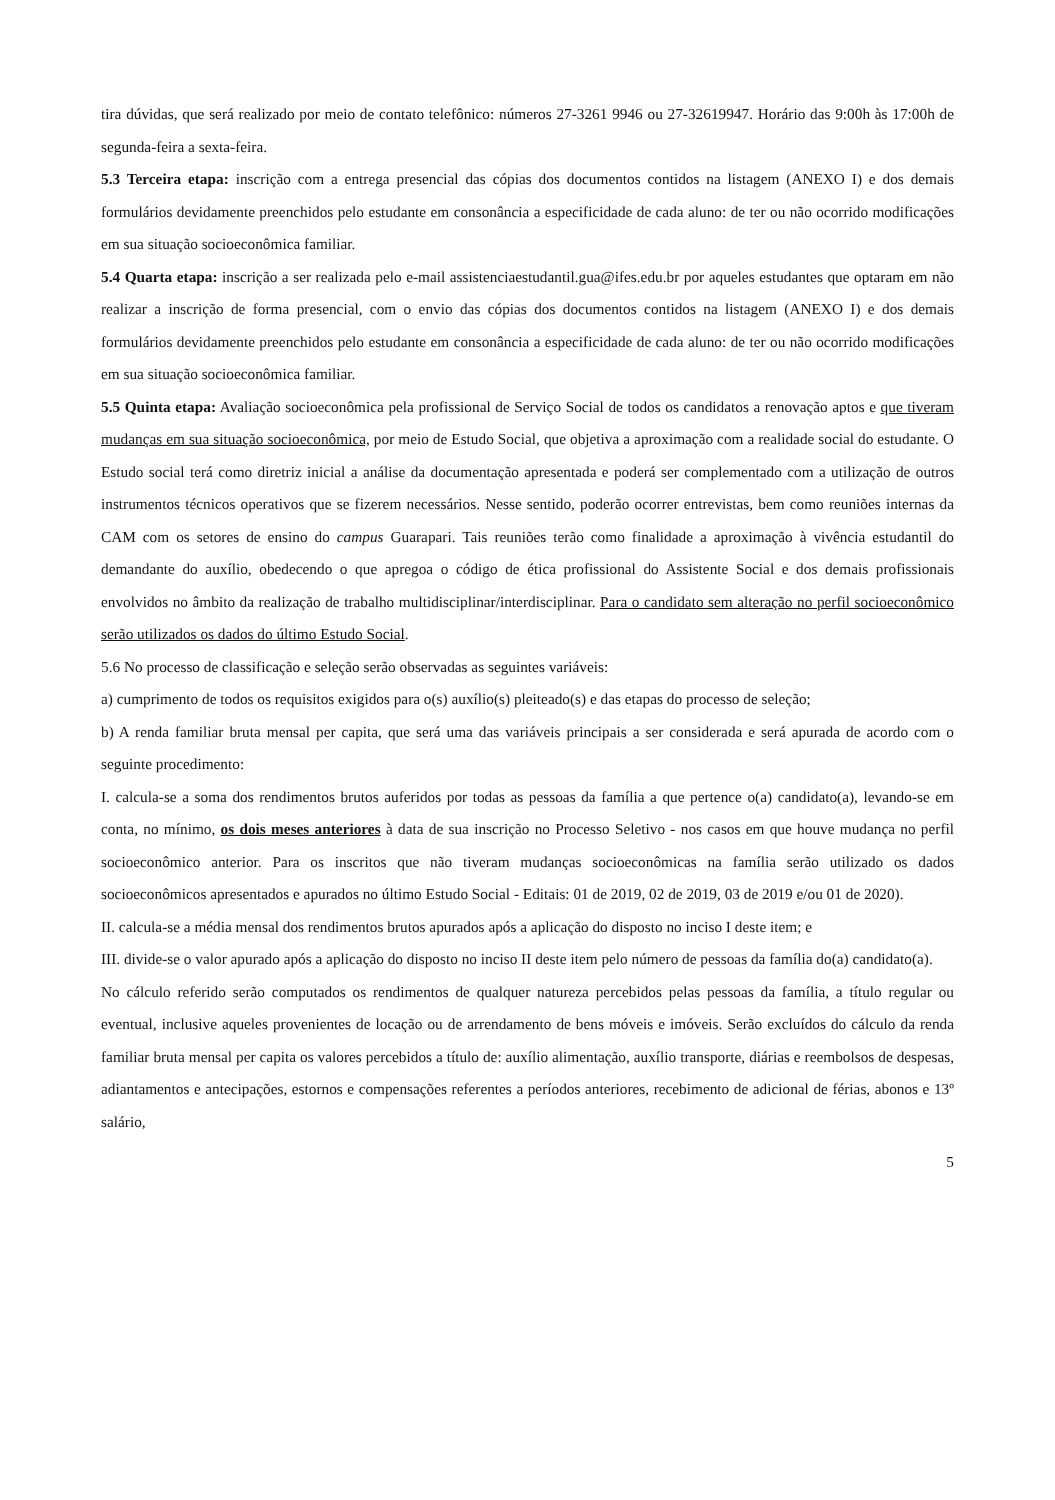tira dúvidas, que será realizado por meio de contato telefônico: números 27-3261 9946 ou 27-32619947. Horário das 9:00h às 17:00h de segunda-feira a sexta-feira.
5.3 Terceira etapa: inscrição com a entrega presencial das cópias dos documentos contidos na listagem (ANEXO I) e dos demais formulários devidamente preenchidos pelo estudante em consonância a especificidade de cada aluno: de ter ou não ocorrido modificações em sua situação socioeconômica familiar.
5.4 Quarta etapa: inscrição a ser realizada pelo e-mail assistenciaestudantil.gua@ifes.edu.br por aqueles estudantes que optaram em não realizar a inscrição de forma presencial, com o envio das cópias dos documentos contidos na listagem (ANEXO I) e dos demais formulários devidamente preenchidos pelo estudante em consonância a especificidade de cada aluno: de ter ou não ocorrido modificações em sua situação socioeconômica familiar.
5.5 Quinta etapa: Avaliação socioeconômica pela profissional de Serviço Social de todos os candidatos a renovação aptos e que tiveram mudanças em sua situação socioeconômica, por meio de Estudo Social, que objetiva a aproximação com a realidade social do estudante. O Estudo social terá como diretriz inicial a análise da documentação apresentada e poderá ser complementado com a utilização de outros instrumentos técnicos operativos que se fizerem necessários. Nesse sentido, poderão ocorrer entrevistas, bem como reuniões internas da CAM com os setores de ensino do campus Guarapari. Tais reuniões terão como finalidade a aproximação à vivência estudantil do demandante do auxílio, obedecendo o que apregoa o código de ética profissional do Assistente Social e dos demais profissionais envolvidos no âmbito da realização de trabalho multidisciplinar/interdisciplinar. Para o candidato sem alteração no perfil socioeconômico serão utilizados os dados do último Estudo Social.
5.6 No processo de classificação e seleção serão observadas as seguintes variáveis:
a) cumprimento de todos os requisitos exigidos para o(s) auxílio(s) pleiteado(s) e das etapas do processo de seleção;
b) A renda familiar bruta mensal per capita, que será uma das variáveis principais a ser considerada e será apurada de acordo com o seguinte procedimento:
I. calcula-se a soma dos rendimentos brutos auferidos por todas as pessoas da família a que pertence o(a) candidato(a), levando-se em conta, no mínimo, os dois meses anteriores à data de sua inscrição no Processo Seletivo - nos casos em que houve mudança no perfil socioeconômico anterior. Para os inscritos que não tiveram mudanças socioeconômicas na família serão utilizado os dados socioeconômicos apresentados e apurados no último Estudo Social - Editais: 01 de 2019, 02 de 2019, 03 de 2019 e/ou 01 de 2020).
II. calcula-se a média mensal dos rendimentos brutos apurados após a aplicação do disposto no inciso I deste item; e
III. divide-se o valor apurado após a aplicação do disposto no inciso II deste item pelo número de pessoas da família do(a) candidato(a).
No cálculo referido serão computados os rendimentos de qualquer natureza percebidos pelas pessoas da família, a título regular ou eventual, inclusive aqueles provenientes de locação ou de arrendamento de bens móveis e imóveis. Serão excluídos do cálculo da renda familiar bruta mensal per capita os valores percebidos a título de: auxílio alimentação, auxílio transporte, diárias e reembolsos de despesas, adiantamentos e antecipações, estornos e compensações referentes a períodos anteriores, recebimento de adicional de férias, abonos e 13º salário,
5